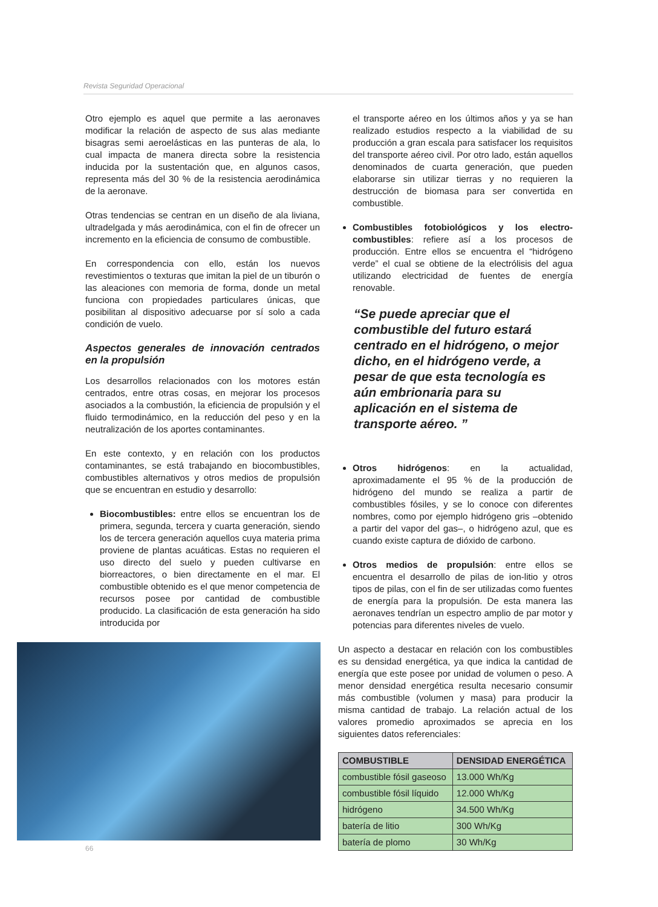Revista Seguridad Operacional
Otro ejemplo es aquel que permite a las aeronaves modificar la relación de aspecto de sus alas mediante bisagras semi aeroelásticas en las punteras de ala, lo cual impacta de manera directa sobre la resistencia inducida por la sustentación que, en algunos casos, representa más del 30 % de la resistencia aerodinámica de la aeronave.
Otras tendencias se centran en un diseño de ala liviana, ultradelgada y más aerodinámica, con el fin de ofrecer un incremento en la eficiencia de consumo de combustible.
En correspondencia con ello, están los nuevos revestimientos o texturas que imitan la piel de un tiburón o las aleaciones con memoria de forma, donde un metal funciona con propiedades particulares únicas, que posibilitan al dispositivo adecuarse por sí solo a cada condición de vuelo.
Aspectos generales de innovación centrados en la propulsión
Los desarrollos relacionados con los motores están centrados, entre otras cosas, en mejorar los procesos asociados a la combustión, la eficiencia de propulsión y el fluido termodinámico, en la reducción del peso y en la neutralización de los aportes contaminantes.
En este contexto, y en relación con los productos contaminantes, se está trabajando en biocombustibles, combustibles alternativos y otros medios de propulsión que se encuentran en estudio y desarrollo:
Biocombustibles: entre ellos se encuentran los de primera, segunda, tercera y cuarta generación, siendo los de tercera generación aquellos cuya materia prima proviene de plantas acuáticas. Estas no requieren el uso directo del suelo y pueden cultivarse en biorreactores, o bien directamente en el mar. El combustible obtenido es el que menor competencia de recursos posee por cantidad de combustible producido. La clasificación de esta generación ha sido introducida por
el transporte aéreo en los últimos años y ya se han realizado estudios respecto a la viabilidad de su producción a gran escala para satisfacer los requisitos del transporte aéreo civil. Por otro lado, están aquellos denominados de cuarta generación, que pueden elaborarse sin utilizar tierras y no requieren la destrucción de biomasa para ser convertida en combustible.
Combustibles fotobiológicos y los electro-combustibles: refiere así a los procesos de producción. Entre ellos se encuentra el “hidrógeno verde” el cual se obtiene de la electrólisis del agua utilizando electricidad de fuentes de energía renovable.
“Se puede apreciar que el combustible del futuro estará centrado en el hidrógeno, o mejor dicho, en el hidrógeno verde, a pesar de que esta tecnología es aún embrionaria para su aplicación en el sistema de transporte aéreo. ”
Otros hidrógenos: en la actualidad, aproximadamente el 95 % de la producción de hidrógeno del mundo se realiza a partir de combustibles fósiles, y se lo conoce con diferentes nombres, como por ejemplo hidrógeno gris –obtenido a partir del vapor del gas–, o hidrógeno azul, que es cuando existe captura de dióxido de carbono.
Otros medios de propulsión: entre ellos se encuentra el desarrollo de pilas de ion-litio y otros tipos de pilas, con el fin de ser utilizadas como fuentes de energía para la propulsión. De esta manera las aeronaves tendrían un espectro amplio de par motor y potencias para diferentes niveles de vuelo.
Un aspecto a destacar en relación con los combustibles es su densidad energética, ya que indica la cantidad de energía que este posee por unidad de volumen o peso. A menor densidad energética resulta necesario consumir más combustible (volumen y masa) para producir la misma cantidad de trabajo. La relación actual de los valores promedio aproximados se aprecia en los siguientes datos referenciales:
| COMBUSTIBLE | DENSIDAD ENERGÉTICA |
| --- | --- |
| combustible fósil gaseoso | 13.000 Wh/Kg |
| combustible fósil líquido | 12.000 Wh/Kg |
| hidrógeno | 34.500 Wh/Kg |
| batería de litio | 300 Wh/Kg |
| batería de plomo | 30 Wh/Kg |
66